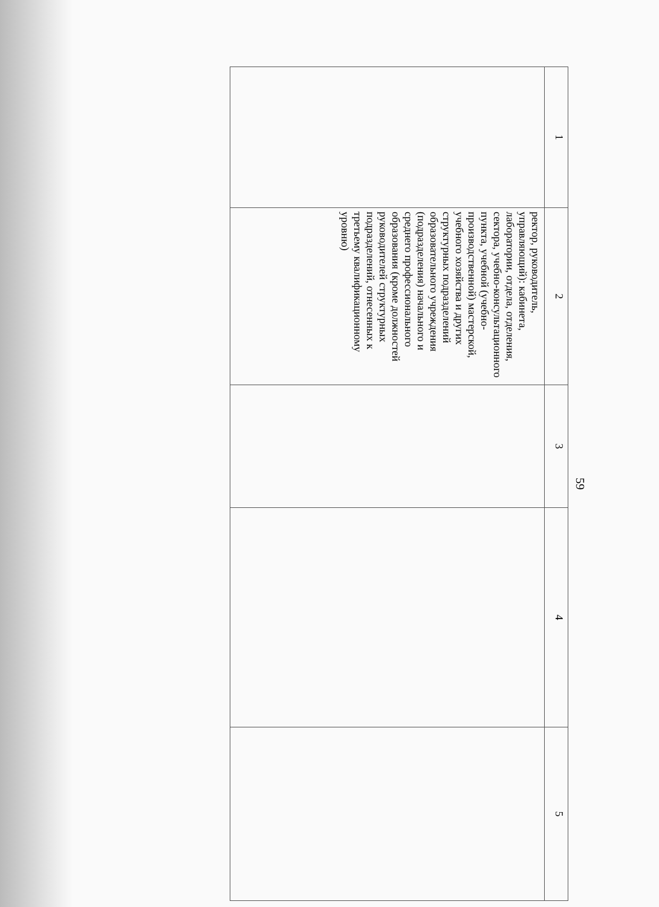59
| 1 | 2 | 3 | 4 | 5 |
| --- | --- | --- | --- | --- |
| | ректор, руководитель, управляющий): кабинета, лаборатории, отдела, отделения, сектора, учебно-консультационного пункта, учебной (учебно-производственной) мастерской, учебного хозяйства и других структурных подразделений образовательного учреждения (подразделения) начального и среднего профессионального образования (кроме должностей руководителей структурных подразделений, отнесенных к третьему квалификационному уровню) | | | |